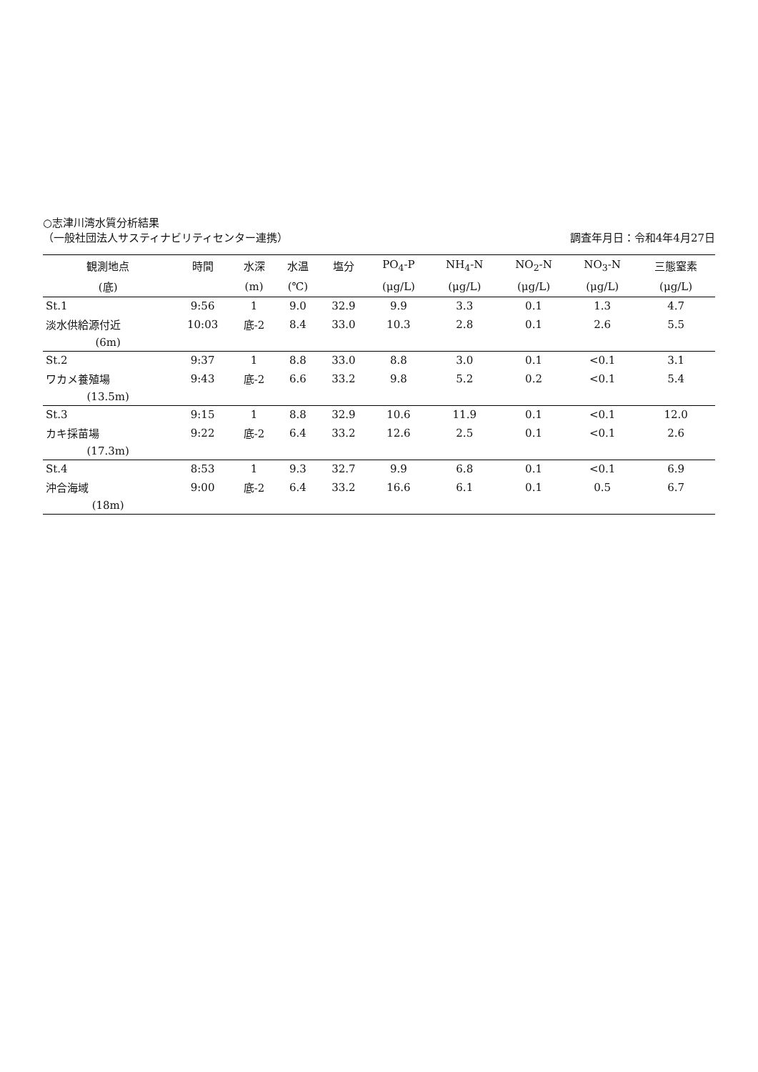○志津川湾水質分析結果
（一般社団法人サスティナビリティセンター連携）
調査年月日：令和4年4月27日
| 観測地点 | 時間 | 水深 | 水温 | 塩分 | PO<sub>4</sub>-P | NH<sub>4</sub>-N | NO<sub>2</sub>-N | NO<sub>3</sub>-N | 三態窒素 |
| --- | --- | --- | --- | --- | --- | --- | --- | --- | --- |
| (底) | | (m) | (℃) | | (μg/L) | (μg/L) | (μg/L) | (μg/L) | (μg/L) |
| St.1 | 9:56 | 1 | 9.0 | 32.9 | 9.9 | 3.3 | 0.1 | 1.3 | 4.7 |
| 淡水供給源付近 | 10:03 | 底-2 | 8.4 | 33.0 | 10.3 | 2.8 | 0.1 | 2.6 | 5.5 |
| (6m) | | | | | | | | | |
| St.2 | 9:37 | 1 | 8.8 | 33.0 | 8.8 | 3.0 | 0.1 | <0.1 | 3.1 |
| ワカメ養殖場 | 9:43 | 底-2 | 6.6 | 33.2 | 9.8 | 5.2 | 0.2 | <0.1 | 5.4 |
| (13.5m) | | | | | | | | | |
| St.3 | 9:15 | 1 | 8.8 | 32.9 | 10.6 | 11.9 | 0.1 | <0.1 | 12.0 |
| カキ採苗場 | 9:22 | 底-2 | 6.4 | 33.2 | 12.6 | 2.5 | 0.1 | <0.1 | 2.6 |
| (17.3m) | | | | | | | | | |
| St.4 | 8:53 | 1 | 9.3 | 32.7 | 9.9 | 6.8 | 0.1 | <0.1 | 6.9 |
| 沖合海域 | 9:00 | 底-2 | 6.4 | 33.2 | 16.6 | 6.1 | 0.1 | 0.5 | 6.7 |
| (18m) | | | | | | | | | |